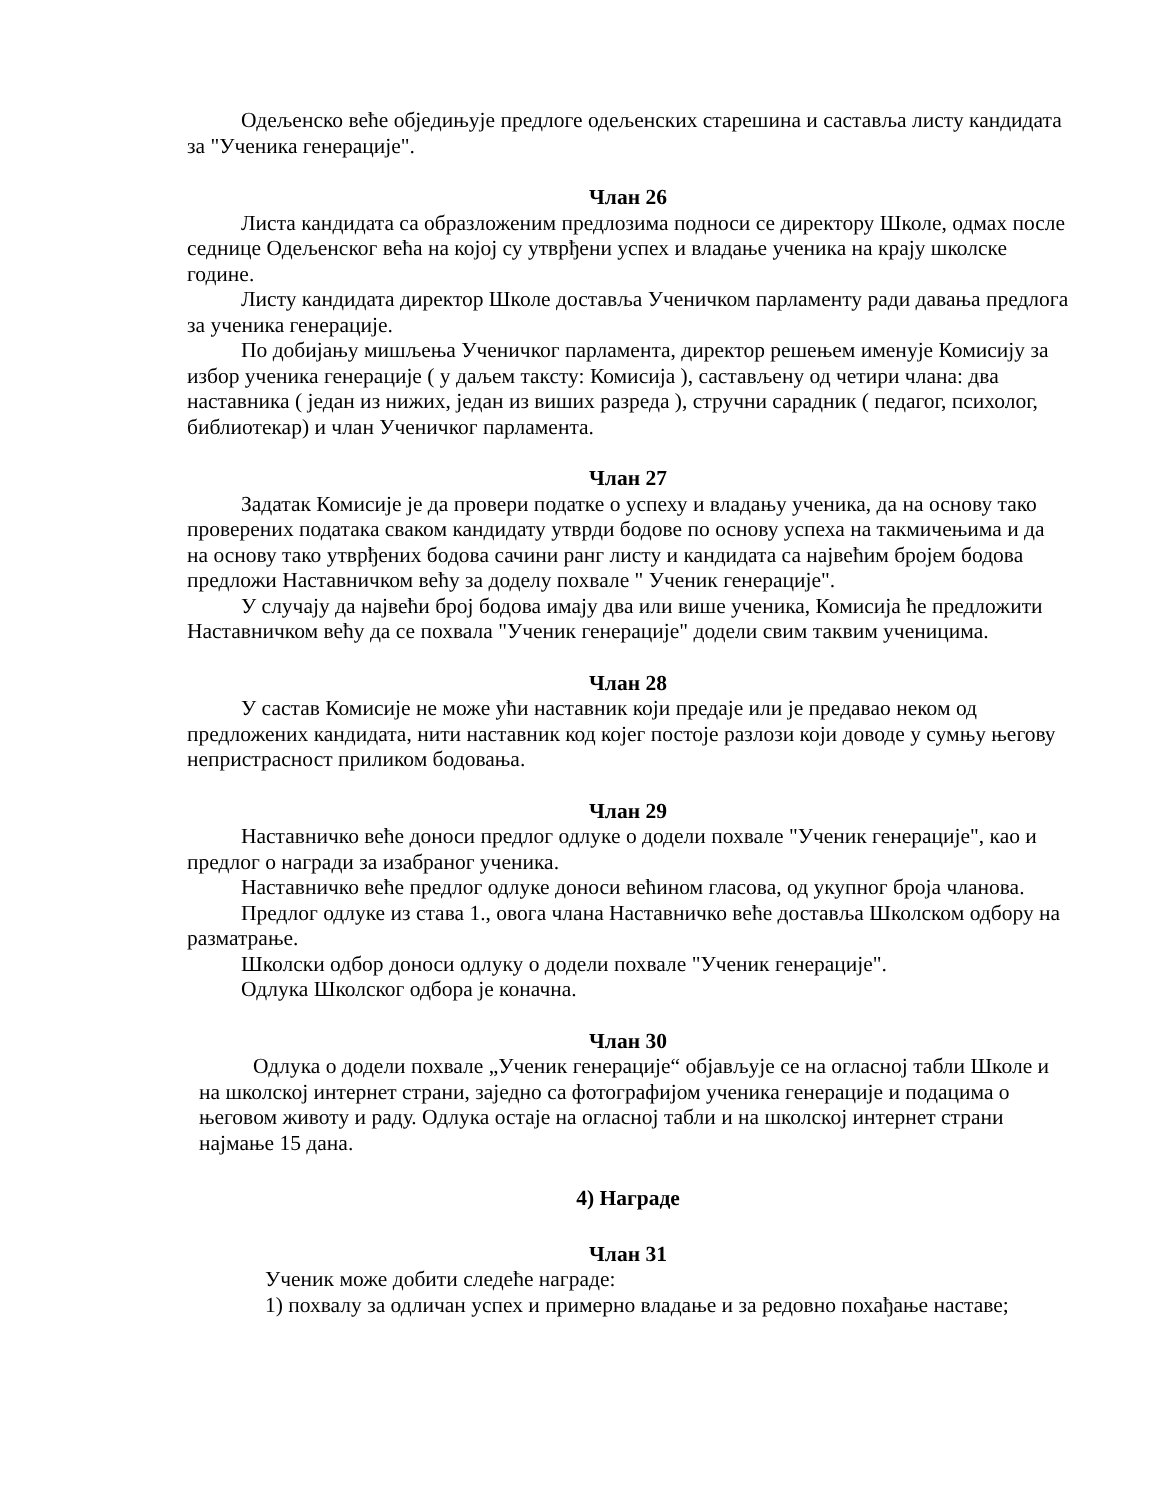Одељенско веће објeдињује предлоге одељенских старешина и саставља листу кандидата за "Ученика генерације".
Члан 26
Листа кандидата са образложеним предлозима подноси се директору Школе, одмах после седнице Одељенског већа на којој су утврђени успех и владање ученика на крају школске године.
Листу кандидата директор Школе доставља Ученичком парламенту ради давања предлога за ученика генерације.
По добијању мишљења Ученичког парламента, директор решењем именује Комисију за избор ученика генерације ( у даљем тaксту: Комисија ), састављену од четири члана: два наставника ( један из нижих, један из виших разреда ), стручни сарадник ( педагог, психолог, библиотекар) и члан Ученичког парламента.
Члан 27
Задатак Комисије је да провери податке о успеху и владању ученика, да на основу тако проверених података сваком кандидату утврди бодове по основу успеха на такмичењима и да на основу тако утврђених бодова сачини ранг листу и кандидата са највећим бројем бодова предложи Наставничком већу за доделу похвале " Ученик генерације".
У случају да највећи број бодова имају два или више ученика, Комисија ће предложити Наставничком већу да се похвала "Ученик генерације" додели свим таквим ученицима.
Члан 28
У састав Комисије не може ући наставник који предаје или је предавао неком од предложених кандидата, нити наставник код којег постоје разлози који доводе у сумњу његову непристрасност приликом бодовања.
Члан 29
Наставничко веће доноси предлог одлуке о додели похвале "Ученик генерације", као и предлог о награди за изабраног ученика.
Наставничко веће предлог одлуке доноси већином гласова, од укупног броја чланова.
Предлог одлуке из става 1., овога члана Наставничко веће доставља Школском одбору на разматрање.
Школски одбор доноси одлуку о додели похвале "Ученик генерације".
Одлука Школског одбора је коначна.
Члан 30
Одлука о додели похвале „Ученик генерације“ објављује се на огласној табли Школе и на школској интернет страни, заједно са фотографијом ученика генерације и подацима о његовом животу и раду. Одлука остаје на огласној табли и на школској интернет страни најмање 15 дана.
4) Награде
Члан 31
Ученик може добити следеће награде:
1) похвалу за одличан успех и примерно владање и за редовно похађање наставе;